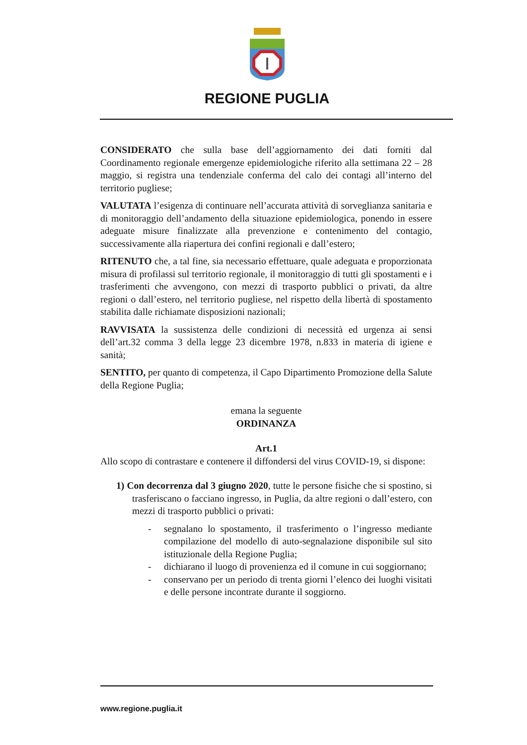REGIONE PUGLIA
CONSIDERATO che sulla base dell’aggiornamento dei dati forniti dal Coordinamento regionale emergenze epidemiologiche riferito alla settimana 22 – 28 maggio, si registra una tendenziale conferma del calo dei contagi all’interno del territorio pugliese;
VALUTATA l’esigenza di continuare nell’accurata attività di sorveglianza sanitaria e di monitoraggio dell’andamento della situazione epidemiologica, ponendo in essere adeguate misure finalizzate alla prevenzione e contenimento del contagio, successivamente alla riapertura dei confini regionali e dall’estero;
RITENUTO che, a tal fine, sia necessario effettuare, quale adeguata e proporzionata misura di profilassi sul territorio regionale, il monitoraggio di tutti gli spostamenti e i trasferimenti che avvengono, con mezzi di trasporto pubblici o privati, da altre regioni o dall’estero, nel territorio pugliese, nel rispetto della libertà di spostamento stabilita dalle richiamate disposizioni nazionali;
RAVVISATA la sussistenza delle condizioni di necessità ed urgenza ai sensi dell’art.32 comma 3 della legge 23 dicembre 1978, n.833 in materia di igiene e sanità;
SENTITO, per quanto di competenza, il Capo Dipartimento Promozione della Salute della Regione Puglia;
emana la seguente
ORDINANZA
Art.1
Allo scopo di contrastare e contenere il diffondersi del virus COVID-19, si dispone:
1) Con decorrenza dal 3 giugno 2020, tutte le persone fisiche che si spostino, si trasferiscano o facciano ingresso, in Puglia, da altre regioni o dall’estero, con mezzi di trasporto pubblici o privati:
- segnalano lo spostamento, il trasferimento o l’ingresso mediante compilazione del modello di auto-segnalazione disponibile sul sito istituzionale della Regione Puglia;
- dichiarano il luogo di provenienza ed il comune in cui soggiornano;
- conservano per un periodo di trenta giorni l’elenco dei luoghi visitati e delle persone incontrate durante il soggiorno.
www.regione.puglia.it